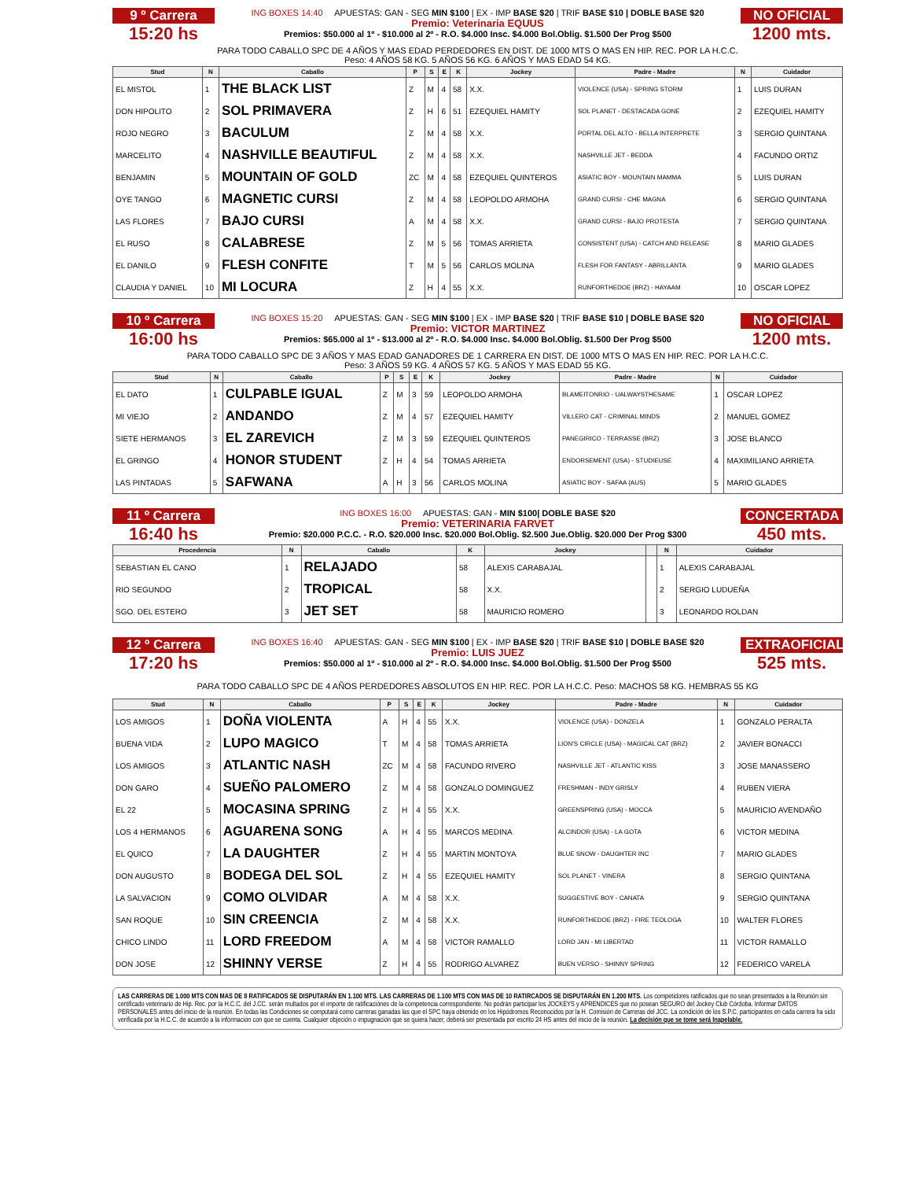9 º Carrera
15:20 hs
ING BOXES 14:40 APUESTAS: GAN - SEG MIN $100 | EX - IMP BASE $20 | TRIF BASE $10 | DOBLE BASE $20
Premio: Veterinaria EQUUS
Premios: $50.000 al 1º - $10.000 al 2º - R.O. $4.000 Insc. $4.000 Bol.Oblig. $1.500 Der Prog $500
NO OFICIAL
1200 mts.
PARA TODO CABALLO SPC DE 4 AÑOS Y MAS EDAD PERDEDORES EN DIST. DE 1000 MTS O MAS EN HIP. REC. POR LA H.C.C.
Peso: 4 AÑOS 58 KG. 5 AÑOS 56 KG. 6 AÑOS Y MAS EDAD 54 KG.
| Stud | N | Caballo | P | S | E | K | Jockey | Padre - Madre | N | Cuidador |
| --- | --- | --- | --- | --- | --- | --- | --- | --- | --- | --- |
| EL MISTOL | 1 | THE BLACK LIST | Z | M | 4 | 58 | X.X. | VIOLENCE (USA) - SPRING STORM | 1 | LUIS DURAN |
| DON HIPOLITO | 2 | SOL PRIMAVERA | Z | H | 6 | 51 | EZEQUIEL HAMITY | SOL PLANET - DESTACADA GONE | 2 | EZEQUIEL HAMITY |
| ROJO NEGRO | 3 | BACULUM | Z | M | 4 | 58 | X.X. | PORTAL DEL ALTO - BELLA INTERPRETE | 3 | SERGIO QUINTANA |
| MARCELITO | 4 | NASHVILLE BEAUTIFUL | Z | M | 4 | 58 | X.X. | NASHVILLE JET - BEDDA | 4 | FACUNDO ORTIZ |
| BENJAMIN | 5 | MOUNTAIN OF GOLD | ZC | M | 4 | 58 | EZEQUIEL QUINTEROS | ASIATIC BOY - MOUNTAIN MAMMA | 5 | LUIS DURAN |
| OYE TANGO | 6 | MAGNETIC CURSI | Z | M | 4 | 58 | LEOPOLDO ARMOHA | GRAND CURSI - CHE MAGNA | 6 | SERGIO QUINTANA |
| LAS FLORES | 7 | BAJO CURSI | A | M | 4 | 58 | X.X. | GRAND CURSI - BAJO PROTESTA | 7 | SERGIO QUINTANA |
| EL RUSO | 8 | CALABRESE | Z | M | 5 | 56 | TOMAS ARRIETA | CONSISTENT (USA) - CATCH AND RELEASE | 8 | MARIO GLADES |
| EL DANILO | 9 | FLESH CONFITE | T | M | 5 | 56 | CARLOS MOLINA | FLESH FOR FANTASY - ABRILLANTA | 9 | MARIO GLADES |
| CLAUDIA Y DANIEL | 10 | MI LOCURA | Z | H | 4 | 55 | X.X. | RUNFORTHEDOE (BRZ) - HAYAAM | 10 | OSCAR LOPEZ |
10 º Carrera
16:00 hs
ING BOXES 15:20 APUESTAS: GAN - SEG MIN $100 | EX - IMP BASE $20 | TRIF BASE $10 | DOBLE BASE $20
Premio: VICTOR MARTINEZ
Premios: $65.000 al 1º - $13.000 al 2º - R.O. $4.000 Insc. $4.000 Bol.Oblig. $1.500 Der Prog $500
NO OFICIAL
1200 mts.
PARA TODO CABALLO SPC DE 3 AÑOS Y MAS EDAD GANADORES DE 1 CARRERA EN DIST. DE 1000 MTS O MAS EN HIP. REC. POR LA H.C.C.
Peso: 3 AÑOS 59 KG. 4 AÑOS 57 KG. 5 AÑOS Y MAS EDAD 55 KG.
| Stud | N | Caballo | P | S | E | K | Jockey | Padre - Madre | N | Cuidador |
| --- | --- | --- | --- | --- | --- | --- | --- | --- | --- | --- |
| EL DATO | 1 | CULPABLE IGUAL | Z | M | 3 | 59 | LEOPOLDO ARMOHA | BLAMEITONRIO - UALWAYSTHESAME | 1 | OSCAR LOPEZ |
| MI VIEJO | 2 | ANDANDO | Z | M | 4 | 57 | EZEQUIEL HAMITY | VILLERO CAT - CRIMINAL MINDS | 2 | MANUEL GOMEZ |
| SIETE HERMANOS | 3 | EL ZAREVICH | Z | M | 3 | 59 | EZEQUIEL QUINTEROS | PANEGIRICO - TERRASSE (BRZ) | 3 | JOSE BLANCO |
| EL GRINGO | 4 | HONOR STUDENT | Z | H | 4 | 54 | TOMAS ARRIETA | ENDORSEMENT (USA) - STUDIEUSE | 4 | MAXIMILIANO ARRIETA |
| LAS PINTADAS | 5 | SAFWANA | A | H | 3 | 56 | CARLOS MOLINA | ASIATIC BOY - SAFAA (AUS) | 5 | MARIO GLADES |
11 º Carrera
16:40 hs
ING BOXES 16:00 APUESTAS: GAN - MIN $100| DOBLE BASE $20
Premio: VETERINARIA FARVET
Premio: $20.000 P.C.C. - R.O. $20.000 Insc. $20.000 Bol.Oblig. $2.500 Jue.Oblig. $20.000 Der Prog $300
CONCERTADA
450 mts.
| Procedencia | N | Caballo | K | Jockey | | N | Cuidador |
| --- | --- | --- | --- | --- | --- | --- | --- |
| SEBASTIAN EL CANO | 1 | RELAJADO | 58 | ALEXIS CARABAJAL | | 1 | ALEXIS CARABAJAL |
| RIO SEGUNDO | 2 | TROPICAL | 58 | X.X. | | 2 | SERGIO LUDUEÑA |
| SGO. DEL ESTERO | 3 | JET SET | 58 | MAURICIO ROMERO | | 3 | LEONARDO ROLDAN |
12 º Carrera
17:20 hs
ING BOXES 16:40 APUESTAS: GAN - SEG MIN $100 | EX - IMP BASE $20 | TRIF BASE $10 | DOBLE BASE $20
Premio: LUIS JUEZ
Premios: $50.000 al 1º - $10.000 al 2º - R.O. $4.000 Insc. $4.000 Bol.Oblig. $1.500 Der Prog $500
EXTRAOFICIAL
525 mts.
PARA TODO CABALLO SPC DE 4 AÑOS PERDEDORES ABSOLUTOS EN HIP. REC. POR LA H.C.C. Peso: MACHOS 58 KG. HEMBRAS 55 KG
| Stud | N | Caballo | P | S | E | K | Jockey | Padre - Madre | N | Cuidador |
| --- | --- | --- | --- | --- | --- | --- | --- | --- | --- | --- |
| LOS AMIGOS | 1 | DOÑA VIOLENTA | A | H | 4 | 55 | X.X. | VIOLENCE (USA) - DONZELA | 1 | GONZALO PERALTA |
| BUENA VIDA | 2 | LUPO MAGICO | T | M | 4 | 58 | TOMAS ARRIETA | LION'S CIRCLE (USA) - MAGICAL CAT (BRZ) | 2 | JAVIER BONACCI |
| LOS AMIGOS | 3 | ATLANTIC NASH | ZC | M | 4 | 58 | FACUNDO RIVERO | NASHVILLE JET - ATLANTIC KISS | 3 | JOSE MANASSERO |
| DON GARO | 4 | SUEÑO PALOMERO | Z | M | 4 | 58 | GONZALO DOMINGUEZ | FRESHMAN - INDY GRISLY | 4 | RUBEN VIERA |
| EL 22 | 5 | MOCASINA SPRING | Z | H | 4 | 55 | X.X. | GREENSPRING (USA) - MOCCA | 5 | MAURICIO AVENDAÑO |
| LOS 4 HERMANOS | 6 | AGUARENA SONG | A | H | 4 | 55 | MARCOS MEDINA | ALCINDOR (USA) - LA GOTA | 6 | VICTOR MEDINA |
| EL QUICO | 7 | LA DAUGHTER | Z | H | 4 | 55 | MARTIN MONTOYA | BLUE SNOW - DAUGHTER INC | 7 | MARIO GLADES |
| DON AUGUSTO | 8 | BODEGA DEL SOL | Z | H | 4 | 55 | EZEQUIEL HAMITY | SOL PLANET - VINERA | 8 | SERGIO QUINTANA |
| LA SALVACION | 9 | COMO OLVIDAR | A | M | 4 | 58 | X.X. | SUGGESTIVE BOY - CANATA | 9 | SERGIO QUINTANA |
| SAN ROQUE | 10 | SIN CREENCIA | Z | M | 4 | 58 | X.X. | RUNFORTHEDOE (BRZ) - FIRE TEOLOGA | 10 | WALTER FLORES |
| CHICO LINDO | 11 | LORD FREEDOM | A | M | 4 | 58 | VICTOR RAMALLO | LORD JAN - MI LIBERTAD | 11 | VICTOR RAMALLO |
| DON JOSE | 12 | SHINNY VERSE | Z | H | 4 | 55 | RODRIGO ALVAREZ | BUEN VERSO - SHINNY SPRING | 12 | FEDERICO VARELA |
LAS CARRERAS DE 1.000 MTS CON MAS DE 8 RATIFICADOS SE DISPUTARÁN EN 1.100 MTS. LAS CARRERAS DE 1.100 MTS CON MAS DE 10 RATIRCADOS SE DISPUTARÁN EN 1.200 MTS. Los competidores ratificados que no sean presentados a la Reunión sin certificado veterinario de Hip. Rec. por la H.C.C. del J.CC. serán multados por el importe de ratificaciónes de la competencia correspondiente. No podrán participar los JOCKEYS y APRENDICES que no posean SEGURO del Jockey Club Córdoba. Informar DATOS PERSONALES antes del inicio de la reunión. En todas las Condiciones se computará como carreras ganadas las que el SPC haya obtenido en los Hipódromos Reconocidos por la H. Comisión de Carreras del JCC. La condición de los S.P.C. participantes en cada carrera ha sido verificada por la H.C.C. de acuerdo a la información con que se cuenta. Cualquier objeción o impugnación que se quiera hacer, deberá ser presentada por escrito 24 HS antes del inicio de la reunión. La decisión que se tome será Inapelable.